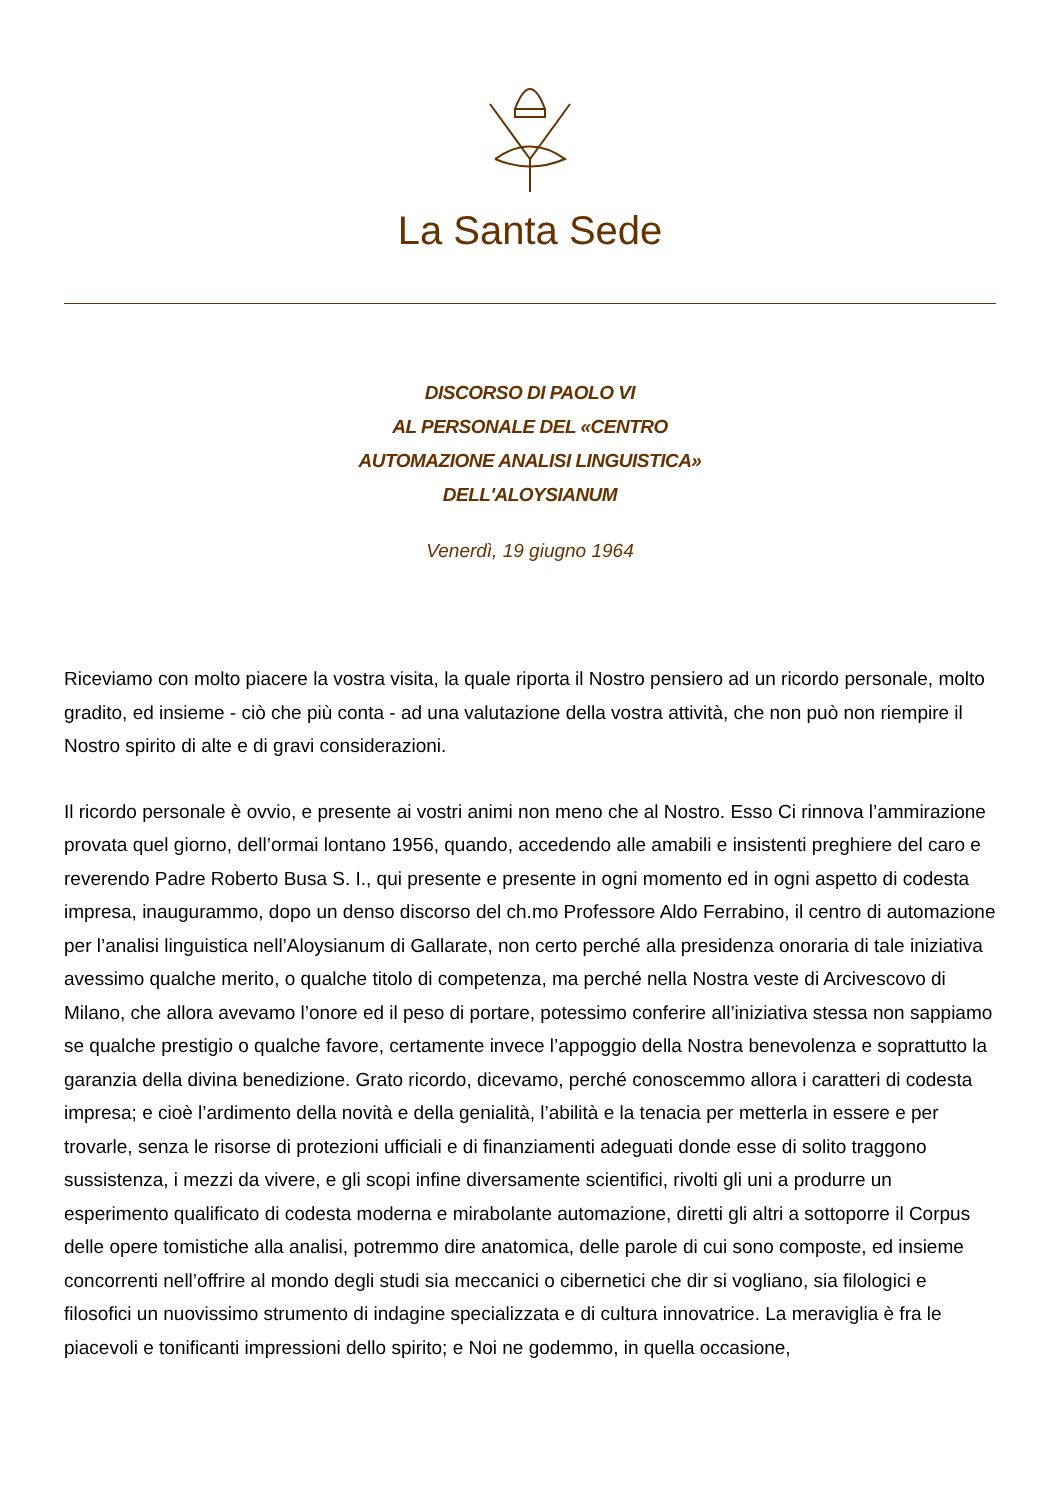La Santa Sede
DISCORSO DI PAOLO VI
AL PERSONALE DEL «CENTRO
AUTOMAZIONE ANALISI LINGUISTICA»
DELL'ALOYSIANUM
Venerdì, 19 giugno 1964
Riceviamo con molto piacere la vostra visita, la quale riporta il Nostro pensiero ad un ricordo personale, molto gradito, ed insieme - ciò che più conta - ad una valutazione della vostra attività, che non può non riempire il Nostro spirito di alte e di gravi considerazioni.
Il ricordo personale è ovvio, e presente ai vostri animi non meno che al Nostro. Esso Ci rinnova l’ammirazione provata quel giorno, dell’ormai lontano 1956, quando, accedendo alle amabili e insistenti preghiere del caro e reverendo Padre Roberto Busa S. I., qui presente e presente in ogni momento ed in ogni aspetto di codesta impresa, inaugurammo, dopo un denso discorso del ch.mo Professore Aldo Ferrabino, il centro di automazione per l’analisi linguistica nell’Aloysianum di Gallarate, non certo perché alla presidenza onoraria di tale iniziativa avessimo qualche merito, o qualche titolo di competenza, ma perché nella Nostra veste di Arcivescovo di Milano, che allora avevamo l’onore ed il peso di portare, potessimo conferire all’iniziativa stessa non sappiamo se qualche prestigio o qualche favore, certamente invece l’appoggio della Nostra benevolenza e soprattutto la garanzia della divina benedizione. Grato ricordo, dicevamo, perché conoscemmo allora i caratteri di codesta impresa; e cioè l’ardimento della novità e della genialità, l’abilità e la tenacia per metterla in essere e per trovarle, senza le risorse di protezioni ufficiali e di finanziamenti adeguati donde esse di solito traggono sussistenza, i mezzi da vivere, e gli scopi infine diversamente scientifici, rivolti gli uni a produrre un esperimento qualificato di codesta moderna e mirabolante automazione, diretti gli altri a sottoporre il Corpus delle opere tomistiche alla analisi, potremmo dire anatomica, delle parole di cui sono composte, ed insieme concorrenti nell’offrire al mondo degli studi sia meccanici o cibernetici che dir si vogliano, sia filologici e filosofici un nuovissimo strumento di indagine specializzata e di cultura innovatrice. La meraviglia è fra le piacevoli e tonificanti impressioni dello spirito; e Noi ne godemmo, in quella occasione,